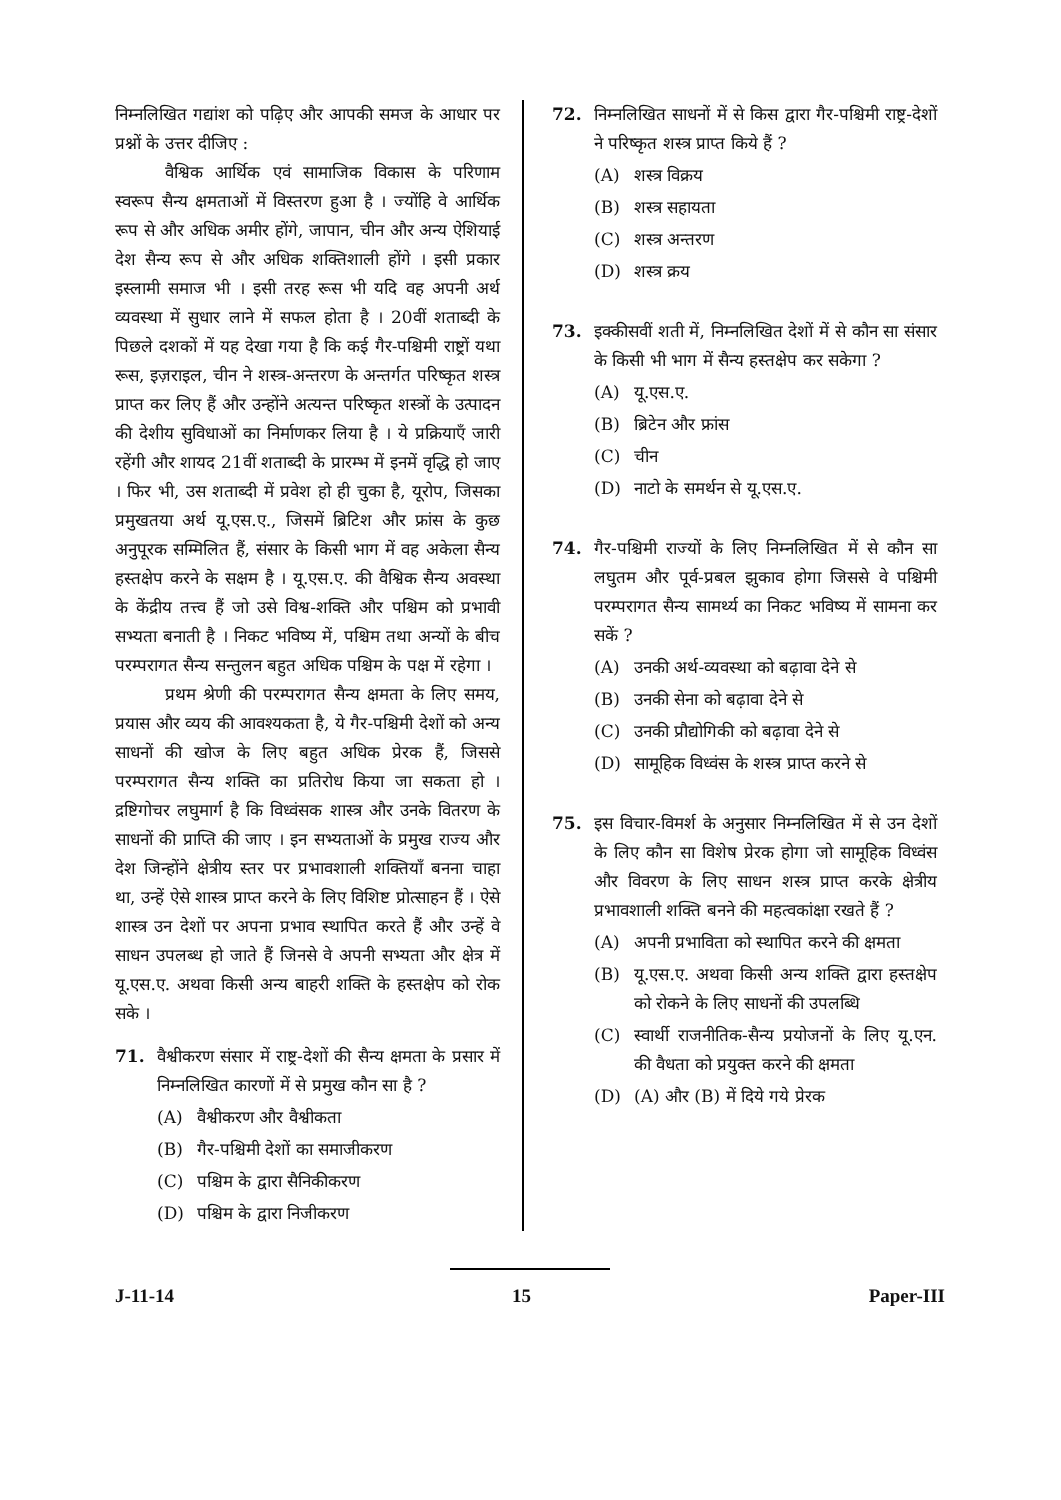निम्नलिखित गद्यांश को पढ़िए और आपकी समज के आधार पर प्रश्नों के उत्तर दीजिए :
वैश्विक आर्थिक एवं सामाजिक विकास के परिणाम स्वरूप सैन्य क्षमताओं में विस्तरण हुआ है । ज्योंहि वे आर्थिक रूप से और अधिक अमीर होंगे, जापान, चीन और अन्य ऐशियाई देश सैन्य रूप से और अधिक शक्तिशाली होंगे । इसी प्रकार इस्लामी समाज भी । इसी तरह रूस भी यदि वह अपनी अर्थ व्यवस्था में सुधार लाने में सफल होता है । 20वीं शताब्दी के पिछले दशकों में यह देखा गया है कि कई गैर-पश्चिमी राष्ट्रों यथा रूस, इज़राइल, चीन ने शस्त्र-अन्तरण के अन्तर्गत परिष्कृत शस्त्र प्राप्त कर लिए हैं और उन्होंने अत्यन्त परिष्कृत शस्त्रों के उत्पादन की देशीय सुविधाओं का निर्माणकर लिया है । ये प्रक्रियाएँ जारी रहेंगी और शायद 21वीं शताब्दी के प्रारम्भ में इनमें वृद्धि हो जाए । फिर भी, उस शताब्दी में प्रवेश हो ही चुका है, यूरोप, जिसका प्रमुखतया अर्थ यू.एस.ए., जिसमें ब्रिटिश और फ्रांस के कुछ अनुपूरक सम्मिलित हैं, संसार के किसी भाग में वह अकेला सैन्य हस्तक्षेप करने के सक्षम है । यू.एस.ए. की वैश्विक सैन्य अवस्था के केंद्रीय तत्त्व हैं जो उसे विश्व-शक्ति और पश्चिम को प्रभावी सभ्यता बनाती है । निकट भविष्य में, पश्चिम तथा अन्यों के बीच परम्परागत सैन्य सन्तुलन बहुत अधिक पश्चिम के पक्ष में रहेगा ।
प्रथम श्रेणी की परम्परागत सैन्य क्षमता के लिए समय, प्रयास और व्यय की आवश्यकता है, ये गैर-पश्चिमी देशों को अन्य साधनों की खोज के लिए बहुत अधिक प्रेरक हैं, जिससे परम्परागत सैन्य शक्ति का प्रतिरोध किया जा सकता हो । द्रष्टिगोचर लघुमार्ग है कि विध्वंसक शास्त्र और उनके वितरण के साधनों की प्राप्ति की जाए । इन सभ्यताओं के प्रमुख राज्य और देश जिन्होंने क्षेत्रीय स्तर पर प्रभावशाली शक्तियाँ बनना चाहा था, उन्हें ऐसे शास्त्र प्राप्त करने के लिए विशिष्ट प्रोत्साहन हैं । ऐसे शास्त्र उन देशों पर अपना प्रभाव स्थापित करते हैं और उन्हें वे साधन उपलब्ध हो जाते हैं जिनसे वे अपनी सभ्यता और क्षेत्र में यू.एस.ए. अथवा किसी अन्य बाहरी शक्ति के हस्तक्षेप को रोक सके ।
71. वैश्वीकरण संसार में राष्ट्र-देशों की सैन्य क्षमता के प्रसार में निम्नलिखित कारणों में से प्रमुख कौन सा है ?
(A) वैश्वीकरण और वैश्वीकता
(B) गैर-पश्चिमी देशों का समाजीकरण
(C) पश्चिम के द्वारा सैनिकीकरण
(D) पश्चिम के द्वारा निजीकरण
72. निम्नलिखित साधनों में से किस द्वारा गैर-पश्चिमी राष्ट्र-देशों ने परिष्कृत शस्त्र प्राप्त किये हैं ?
(A) शस्त्र विक्रय
(B) शस्त्र सहायता
(C) शस्त्र अन्तरण
(D) शस्त्र क्रय
73. इक्कीसवीं शती में, निम्नलिखित देशों में से कौन सा संसार के किसी भी भाग में सैन्य हस्तक्षेप कर सकेगा ?
(A) यू.एस.ए.
(B) ब्रिटेन और फ्रांस
(C) चीन
(D) नाटो के समर्थन से यू.एस.ए.
74. गैर-पश्चिमी राज्यों के लिए निम्नलिखित में से कौन सा लघुतम और पूर्व-प्रबल झुकाव होगा जिससे वे पश्चिमी परम्परागत सैन्य सामर्थ्य का निकट भविष्य में सामना कर सकें ?
(A) उनकी अर्थ-व्यवस्था को बढ़ावा देने से
(B) उनकी सेना को बढ़ावा देने से
(C) उनकी प्रौद्योगिकी को बढ़ावा देने से
(D) सामूहिक विध्वंस के शस्त्र प्राप्त करने से
75. इस विचार-विमर्श के अनुसार निम्नलिखित में से उन देशों के लिए कौन सा विशेष प्रेरक होगा जो सामूहिक विध्वंस और विवरण के लिए साधन शस्त्र प्राप्त करके क्षेत्रीय प्रभावशाली शक्ति बनने की महत्वकांक्षा रखते हैं ?
(A) अपनी प्रभाविता को स्थापित करने की क्षमता
(B) यू.एस.ए. अथवा किसी अन्य शक्ति द्वारा हस्तक्षेप को रोकने के लिए साधनों की उपलब्धि
(C) स्वार्थी राजनीतिक-सैन्य प्रयोजनों के लिए यू.एन. की वैधता को प्रयुक्त करने की क्षमता
(D) (A) और (B) में दिये गये प्रेरक
J-11-14 15 Paper-III